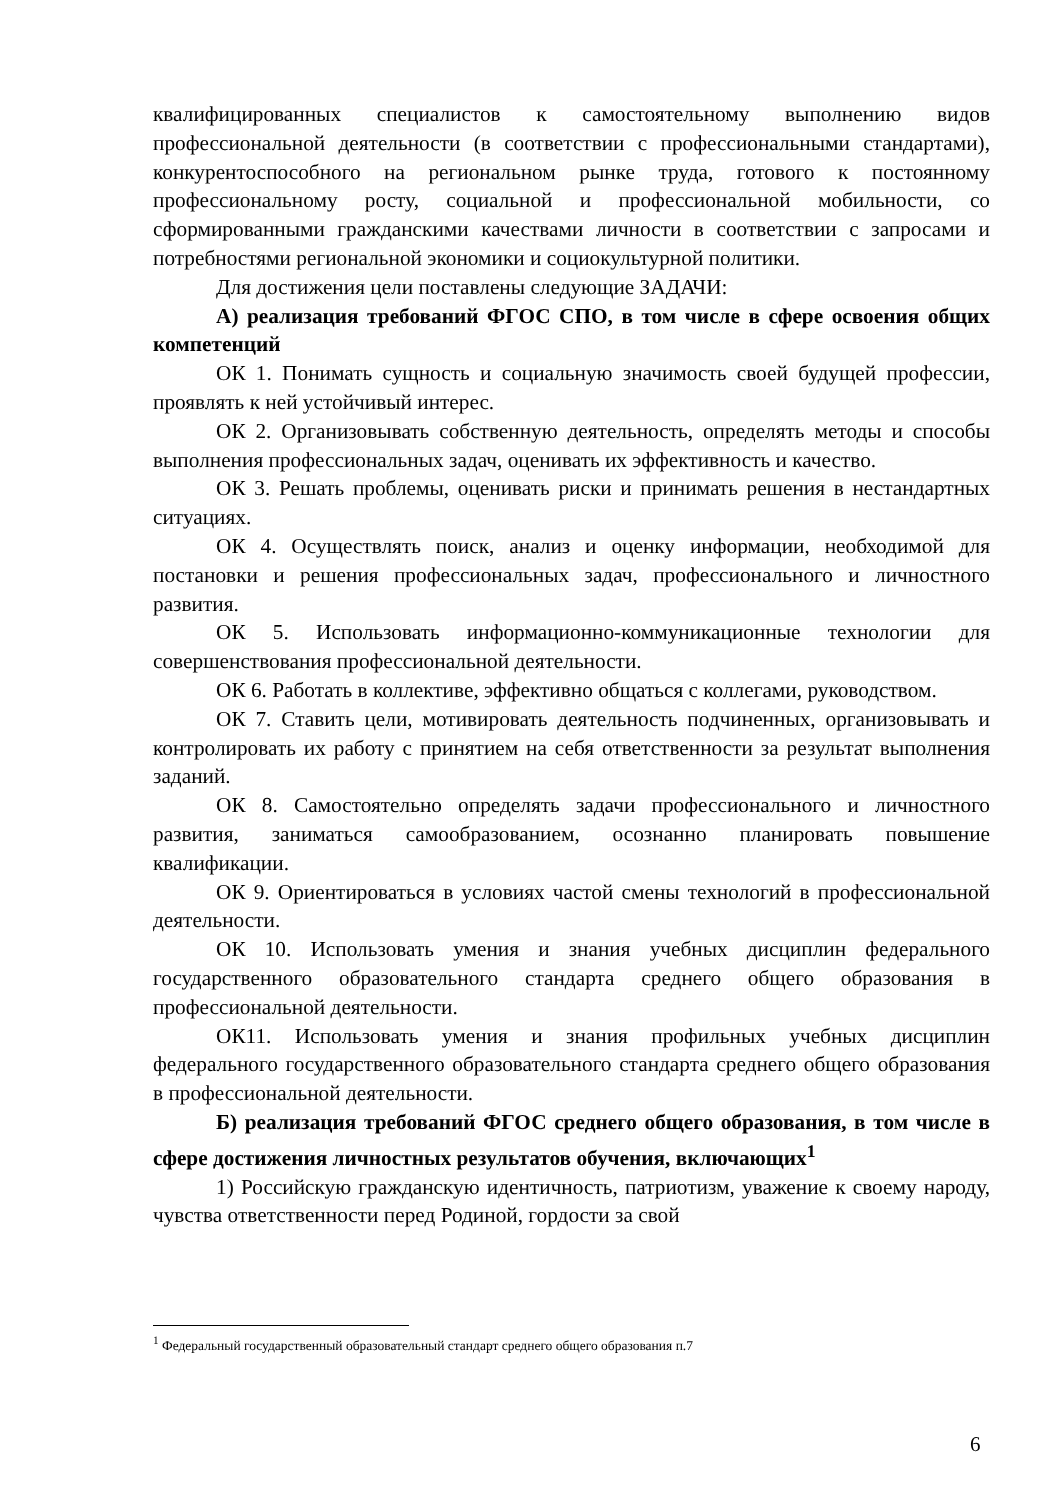квалифицированных специалистов к самостоятельному выполнению видов профессиональной деятельности (в соответствии с профессиональными стандартами), конкурентоспособного на региональном рынке труда, готового к постоянному профессиональному росту, социальной и профессиональной мобильности, со сформированными гражданскими качествами личности в соответствии с запросами и потребностями региональной экономики и социокультурной политики.
Для достижения цели поставлены следующие ЗАДАЧИ:
А) реализация требований ФГОС СПО, в том числе в сфере освоения общих компетенций
ОК 1. Понимать сущность и социальную значимость своей будущей профессии, проявлять к ней устойчивый интерес.
ОК 2. Организовывать собственную деятельность, определять методы и способы выполнения профессиональных задач, оценивать их эффективность и качество.
ОК 3. Решать проблемы, оценивать риски и принимать решения в нестандартных ситуациях.
ОК 4. Осуществлять поиск, анализ и оценку информации, необходимой для постановки и решения профессиональных задач, профессионального и личностного развития.
ОК 5. Использовать информационно-коммуникационные технологии для совершенствования профессиональной деятельности.
ОК 6. Работать в коллективе, эффективно общаться с коллегами, руководством.
ОК 7. Ставить цели, мотивировать деятельность подчиненных, организовывать и контролировать их работу с принятием на себя ответственности за результат выполнения заданий.
ОК 8. Самостоятельно определять задачи профессионального и личностного развития, заниматься самообразованием, осознанно планировать повышение квалификации.
ОК 9. Ориентироваться в условиях частой смены технологий в профессиональной деятельности.
ОК 10. Использовать умения и знания учебных дисциплин федерального государственного образовательного стандарта среднего общего образования в профессиональной деятельности.
ОК11. Использовать умения и знания профильных учебных дисциплин федерального государственного образовательного стандарта среднего общего образования в профессиональной деятельности.
Б) реализация требований ФГОС среднего общего образования, в том числе в сфере достижения личностных результатов обучения, включающих<sup>1</sup>
1) Российскую гражданскую идентичность, патриотизм, уважение к своему народу, чувства ответственности перед Родиной, гордости за свой
<sup>1</sup> Федеральный государственный образовательный стандарт среднего общего образования п.7
6